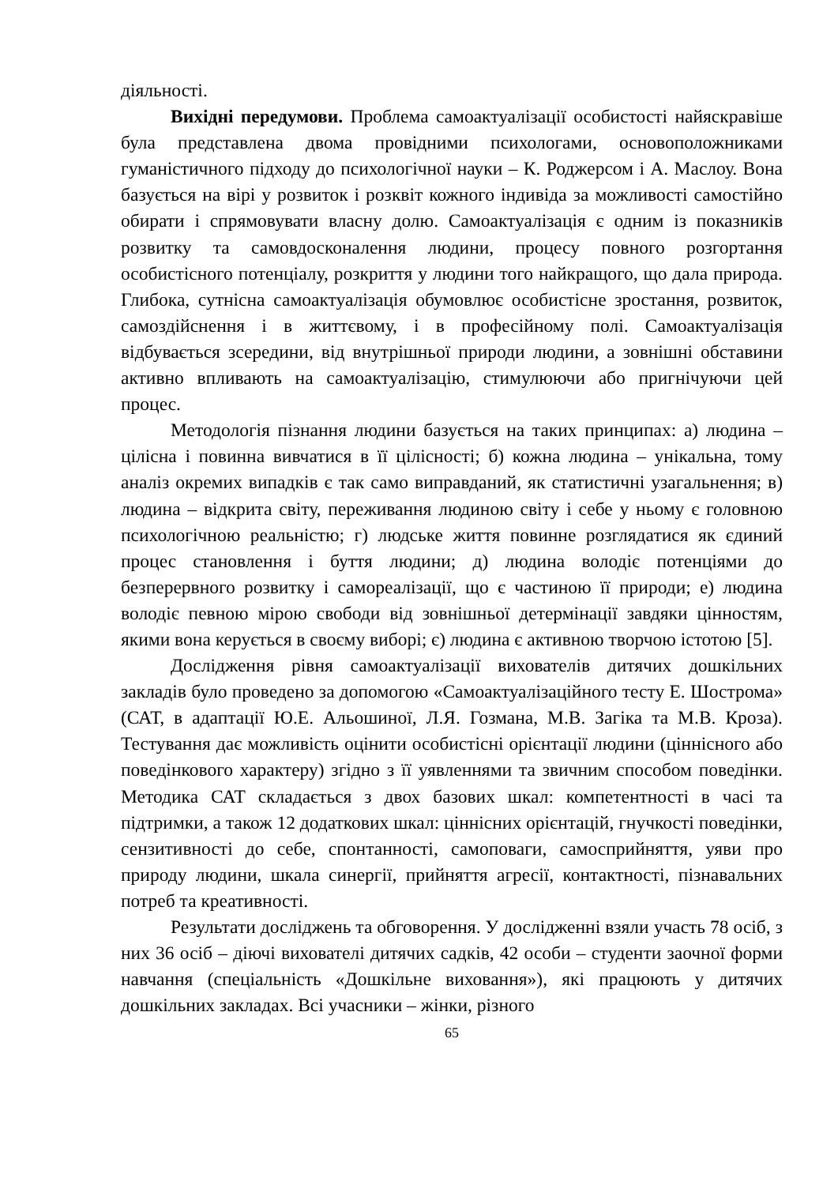діяльності.
Вихідні передумови. Проблема самоактуалізації особистості найяскравіше була представлена двома провідними психологами, основоположниками гуманістичного підходу до психологічної науки – К. Роджерсом і А. Маслоу. Вона базується на вірі у розвиток і розквіт кожного індивіда за можливості самостійно обирати і спрямовувати власну долю. Самоактуалізація є одним із показників розвитку та самовдосконалення людини, процесу повного розгортання особистісного потенціалу, розкриття у людини того найкращого, що дала природа. Глибока, сутнісна самоактуалізація обумовлює особистісне зростання, розвиток, самоздійснення і в життєвому, і в професійному полі. Самоактуалізація відбувається зсередини, від внутрішньої природи людини, а зовнішні обставини активно впливають на самоактуалізацію, стимулюючи або пригнічуючи цей процес.
Методологія пізнання людини базується на таких принципах: а) людина – цілісна і повинна вивчатися в її цілісності; б) кожна людина – унікальна, тому аналіз окремих випадків є так само виправданий, як статистичні узагальнення; в) людина – відкрита світу, переживання людиною світу і себе у ньому є головною психологічною реальністю; г) людське життя повинне розглядатися як єдиний процес становлення і буття людини; д) людина володіє потенціями до безперервного розвитку і самореалізації, що є частиною її природи; е) людина володіє певною мірою свободи від зовнішньої детермінації завдяки цінностям, якими вона керується в своєму виборі; є) людина є активною творчою істотою [5].
Дослідження рівня самоактуалізації вихователів дитячих дошкільних закладів було проведено за допомогою «Самоактуалізаційного тесту Е. Шострома» (САТ, в адаптації Ю.Е. Альошиної, Л.Я. Гозмана, М.В. Загіка та М.В. Кроза). Тестування дає можливість оцінити особистісні орієнтації людини (ціннісного або поведінкового характеру) згідно з її уявленнями та звичним способом поведінки. Методика САТ складається з двох базових шкал: компетентності в часі та підтримки, а також 12 додаткових шкал: ціннісних орієнтацій, гнучкості поведінки, сензитивності до себе, спонтанності, самоповаги, самосприйняття, уяви про природу людини, шкала синергії, прийняття агресії, контактності, пізнавальних потреб та креативності.
Результати досліджень та обговорення. У дослідженні взяли участь 78 осіб, з них 36 осіб – діючі вихователі дитячих садків, 42 особи – студенти заочної форми навчання (спеціальність «Дошкільне виховання»), які працюють у дитячих дошкільних закладах. Всі учасники – жінки, різного
65